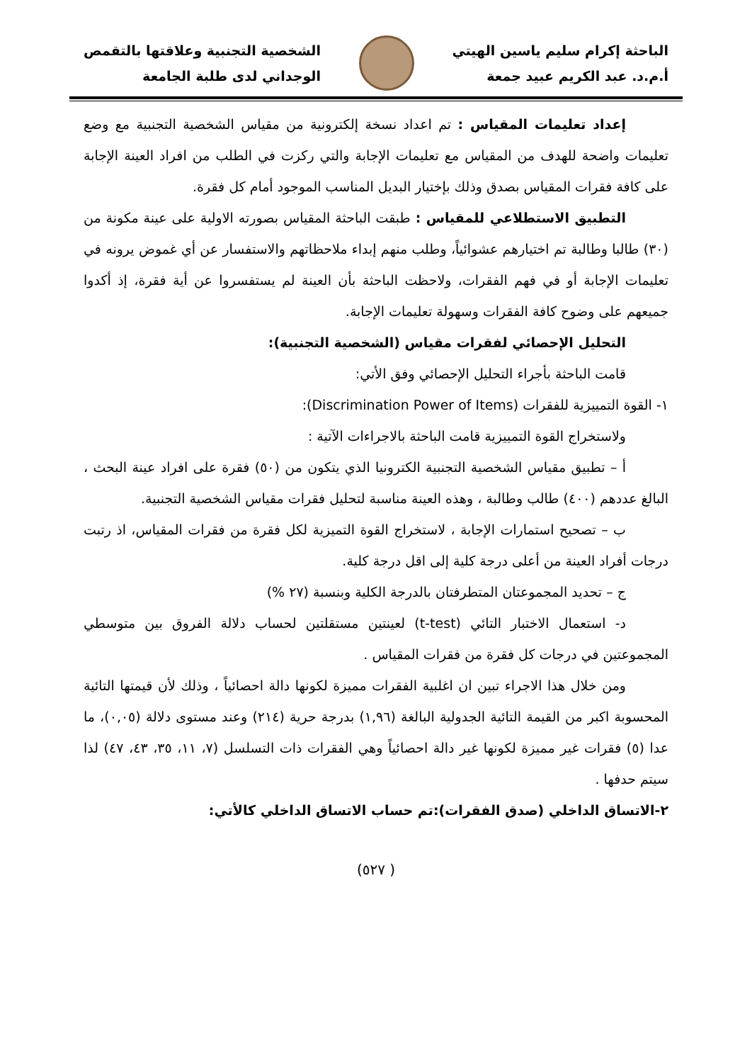الباحثة إكرام سليم ياسين الهيتي
أ.م.د. عبد الكريم عبيد جمعة
الشخصية التجنبية وعلاقتها بالتقمص
الوجداني لدى طلبة الجامعة
إعداد تعليمات المقياس : تم اعداد نسخة إلكترونية من مقياس الشخصية التجنبية مع وضع تعليمات واضحة للهدف من المقياس مع تعليمات الإجابة والتي ركزت في الطلب من افراد العينة الإجابة على كافة فقرات المقياس بصدق وذلك بإختيار البديل المناسب الموجود أمام كل فقرة.
التطبيق الاستطلاعي للمقياس : طبقت الباحثة المقياس بصورته الاولية على عينة مكونة من (٣٠) طالبا وطالبة تم اختيارهم عشوائياً، وطلب منهم إبداء ملاحظاتهم والاستفسار عن أي غموض يرونه في تعليمات الإجابة أو في فهم الفقرات، ولاحظت الباحثة بأن العينة لم يستفسروا عن أية فقرة، إذ أكدوا جميعهم على وضوح كافة الفقرات وسهولة تعليمات الإجابة.
التحليل الإحصائي لفقرات مقياس (الشخصية التجنبية):
قامت الباحثة بأجراء التحليل الإحصائي وفق الأتي:
١- القوة التمييزية للفقرات (Discrimination Power of Items):
ولاستخراج القوة التمييزية قامت الباحثة بالاجراءات الآتية :
أ – تطبيق مقياس الشخصية التجنبية الكترونيا الذي يتكون من (٥٠) فقرة على افراد عينة البحث ، البالغ عددهم (٤٠٠) طالب وطالبة ، وهذه العينة مناسبة لتحليل فقرات مقياس الشخصية التجنبية.
ب – تصحيح استمارات الإجابة ، لاستخراج القوة التميزية لكل فقرة من فقرات المقياس، اذ رتبت درجات أفراد العينة من أعلى درجة كلية إلى اقل درجة كلية.
ج – تحديد المجموعتان المتطرفتان بالدرجة الكلية وبنسبة (٢٧ %)
د- استعمال الاختبار التائي (t-test) لعينتين مستقلتين لحساب دلالة الفروق بين متوسطي المجموعتين في درجات كل فقرة من فقرات المقياس .
ومن خلال هذا الاجراء تبين ان اغلبية الفقرات مميزة لكونها دالة احصائياً ، وذلك لأن قيمتها التائية المحسوبة اكبر من القيمة التائية الجدولية البالغة (١,٩٦) بدرجة حرية (٢١٤) وعند مستوى دلالة (٠,٠٥)، ما عدا (٥) فقرات غير مميزة لكونها غير دالة احصائياً وهي الفقرات ذات التسلسل (٧، ١١، ٣٥، ٤٣، ٤٧) لذا سيتم حدفها .
٢-الاتساق الداخلي (صدق الفقرات):تم حساب الاتساق الداخلي كالأتي:
( ٥٢٧)